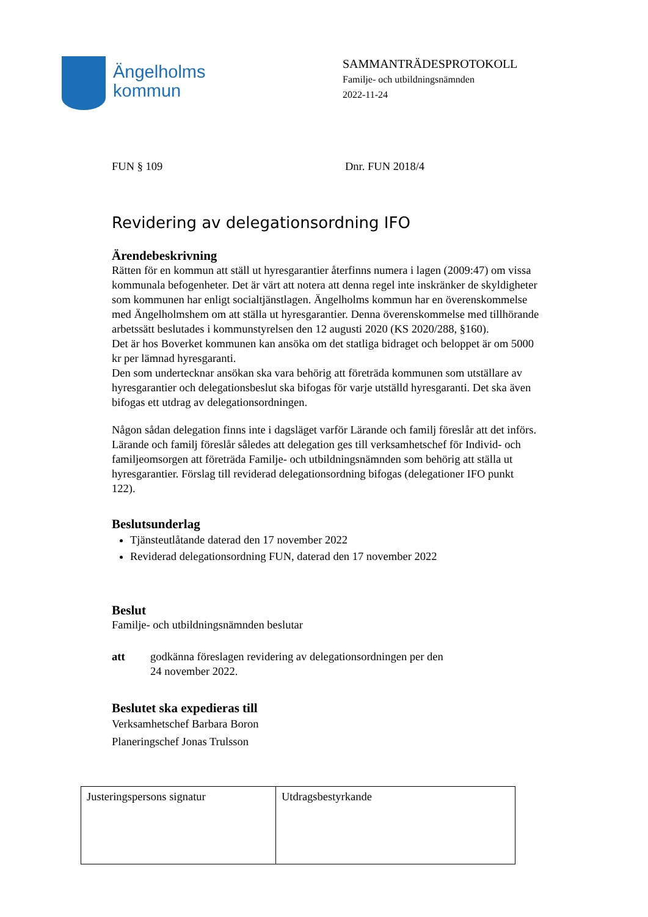Ängelholms
kommun
SAMMANTRÄDESPROTOKOLL
Familje- och utbildningsnämnden
2022-11-24
FUN § 109 Dnr. FUN 2018/4
Revidering av delegationsordning IFO
Ärendebeskrivning
Rätten för en kommun att ställ ut hyresgarantier återfinns numera i lagen (2009:47) om vissa kommunala befogenheter. Det är värt att notera att denna regel inte inskränker de skyldigheter som kommunen har enligt socialtjänstlagen. Ängelholms kommun har en överenskommelse med Ängelholmshem om att ställa ut hyresgarantier. Denna överenskommelse med tillhörande arbetssätt beslutades i kommunstyrelsen den 12 augusti 2020 (KS 2020/288, §160).
Det är hos Boverket kommunen kan ansöka om det statliga bidraget och beloppet är om 5000 kr per lämnad hyresgaranti.
Den som undertecknar ansökan ska vara behörig att företräda kommunen som utställare av hyresgarantier och delegationsbeslut ska bifogas för varje utställd hyresgaranti. Det ska även bifogas ett utdrag av delegationsordningen.
Någon sådan delegation finns inte i dagsläget varför Lärande och familj föreslår att det införs. Lärande och familj föreslår således att delegation ges till verksamhetschef för Individ- och familjeomsorgen att företräda Familje- och utbildningsnämnden som behörig att ställa ut hyresgarantier. Förslag till reviderad delegationsordning bifogas (delegationer IFO punkt 122).
Beslutsunderlag
Tjänsteutlåtande daterad den 17 november 2022
Reviderad delegationsordning FUN, daterad den 17 november 2022
Beslut
Familje- och utbildningsnämnden beslutar
att godkänna föreslagen revidering av delegationsordningen per den
24 november 2022.
Beslutet ska expedieras till
Verksamhetschef Barbara Boron
Planeringschef Jonas Trulsson
| Justeringspersons signatur | Utdragsbestyrkande |